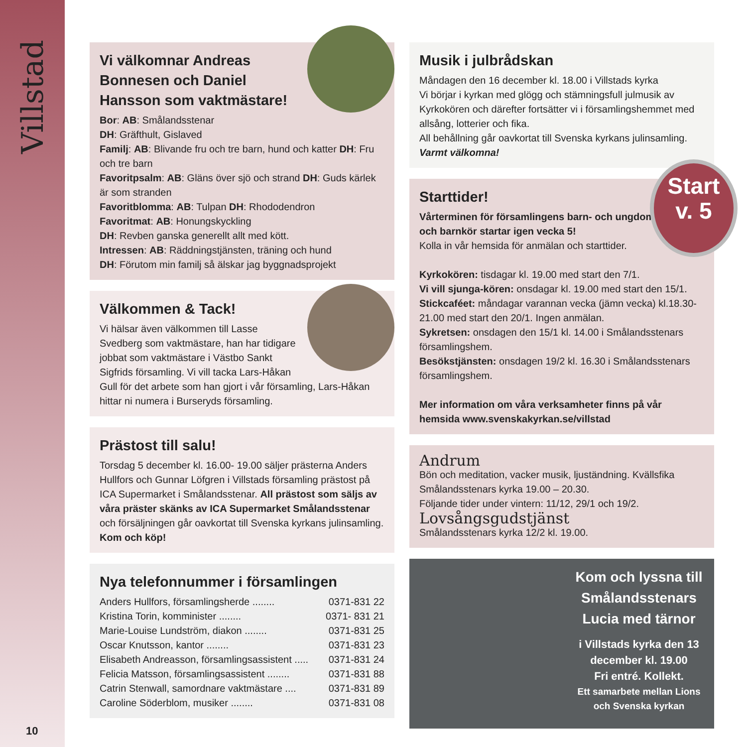Villstad
10
Vi välkomnar Andreas Bonnesen och Daniel Hansson som vaktmästare!
Bor: AB: Smålandsstenar
DH: Gräfthult, Gislaved
Familj: AB: Blivande fru och tre barn, hund och katter DH: Fru och tre barn
Favoritpsalm: AB: Gläns över sjö och strand DH: Guds kärlek är som stranden
Favoritblomma: AB: Tulpan DH: Rhododendron
Favoritmat: AB: Honungskyckling
DH: Revben ganska generellt allt med kött.
Intressen: AB: Räddningstjänsten, träning och hund
DH: Förutom min familj så älskar jag byggnadsprojekt
Välkommen & Tack!
Vi hälsar även välkommen till Lasse Svedberg som vaktmästare, han har tidigare jobbat som vaktmästare i Västbo Sankt Sigfrids församling. Vi vill tacka Lars-Håkan Gull för det arbete som han gjort i vår församling, Lars-Håkan hittar ni numera i Burseryds församling.
Prästost till salu!
Torsdag 5 december kl. 16.00- 19.00 säljer prästerna Anders Hullfors och Gunnar Löfgren i Villstads församling prästost på ICA Supermarket i Smålandsstenar. All prästost som säljs av våra präster skänks av ICA Supermarket Smålandsstenar och försäljningen går oavkortat till Svenska kyrkans julinsamling.
Kom och köp!
Nya telefonnummer i församlingen
Anders Hullfors, församlingsherde ........ 0371-831 22
Kristina Torin, komminister ........ 0371- 831 21
Marie-Louise Lundström, diakon ........ 0371-831 25
Oscar Knutsson, kantor ........ 0371-831 23
Elisabeth Andreasson, församlingsassistent ..... 0371-831 24
Felicia Matsson, församlingsassistent ........ 0371-831 88
Catrin Stenwall, samordnare vaktmästare .... 0371-831 89
Caroline Söderblom, musiker ........ 0371-831 08
Musik i julbrådskan
Måndagen den 16 december kl. 18.00 i Villstads kyrka
Vi börjar i kyrkan med glögg och stämningsfull julmusik av Kyrkokören och därefter fortsätter vi i församlingshemmet med allsång, lotterier och fika.
All behållning går oavkortat till Svenska kyrkans julinsamling. Varmt välkomna!
Starttider!
Vårterminen för församlingens barn- och ungdomsgrupper och barnkör startar igen vecka 5!
Kolla in vår hemsida för anmälan och starttider.
Kyrkokören: tisdagar kl. 19.00 med start den 7/1.
Vi vill sjunga-kören: onsdagar kl. 19.00 med start den 15/1.
Stickcaféet: måndagar varannan vecka (jämn vecka) kl.18.30- 21.00 med start den 20/1. Ingen anmälan.
Sykretsen: onsdagen den 15/1 kl. 14.00 i Smålandsstenars församlingshem.
Besökstjänsten: onsdagen 19/2 kl. 16.30 i Smålandsstenars församlingshem.
Mer information om våra verksamheter finns på vår hemsida www.svenskakyrkan.se/villstad
Andrum
Bön och meditation, vacker musik, ljuständning. Kvällsfika Smålandsstenars kyrka 19.00 – 20.30.
Följande tider under vintern: 11/12, 29/1 och 19/2.
Lovsångsgudstjänst
Smålandsstenars kyrka 12/2 kl. 19.00.
Kom och lyssna till Smålandsstenars Lucia med tärnor
i Villstads kyrka den 13 december kl. 19.00
Fri entré. Kollekt.
Ett samarbete mellan Lions och Svenska kyrkan
Start
v. 5